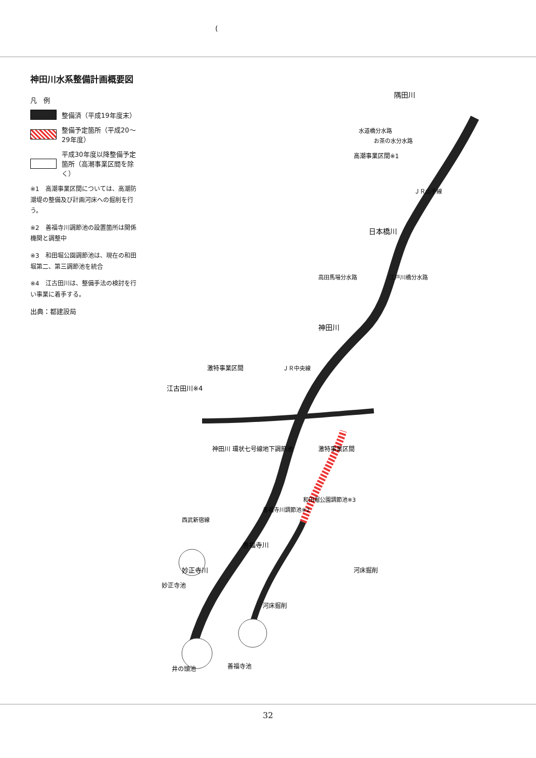(
神田川水系整備計画概要図
凡　例
整備済（平成19年度末）
整備予定箇所（平成20～29年度）
平成30年度以降整備予定箇所（高潮事業区間を除く）
※1　高潮事業区間については、高潮防潮堤の整備及び計画河床への掘削を行う。
※2　善福寺川調節池の設置箇所は関係機関と調整中
※3　和田堀公園調節池は、現在の和田堀第二、第三調節池を統合
※4　江古田川は、整備手法の検討を行い事業に着手する。
出典：都建設局
隅田川
日本橋川
神田川
江古田川※4
妙正寺川
善福寺川
井の頭池
善福寺池
妙正寺池
高潮事業区間※1
激特事業区間
激特事業区間
神田川 環状七号線地下調節池
河床掘削
河床掘削
和田堀公園調節池※3
善福寺川調節池※2
ＪＲ山手線
ＪＲ中央線
西武新宿線
江戸川橋分水路
お茶の水分水路
水道橋分水路
高田馬場分水路
32